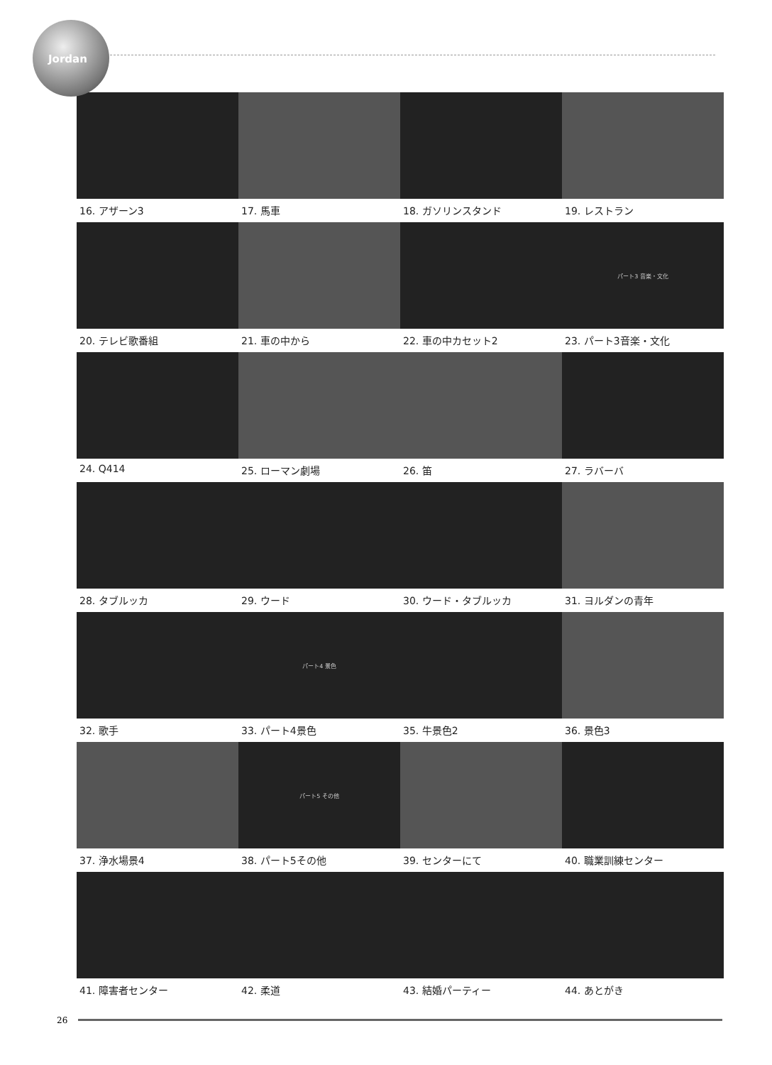Jordan
16. アザーン3
17. 馬車
18. ガソリンスタンド
19. レストラン
20. テレビ歌番組
21. 車の中から
22. 車の中カセット2
パート3 音楽・文化
23. パート3音楽・文化
24. Q414
25. ローマン劇場
26. 笛
27. ラバーバ
28. タブルッカ
29. ウード
30. ウード・タブルッカ
31. ヨルダンの青年
32. 歌手
パート4 景色
33. パート4景色
35. 牛景色2
36. 景色3
37. 浄水場景4
パート5 その他
38. パート5その他
39. センターにて
40. 職業訓練センター
41. 障害者センター
42. 柔道
43. 結婚パーティー
44. あとがき
26